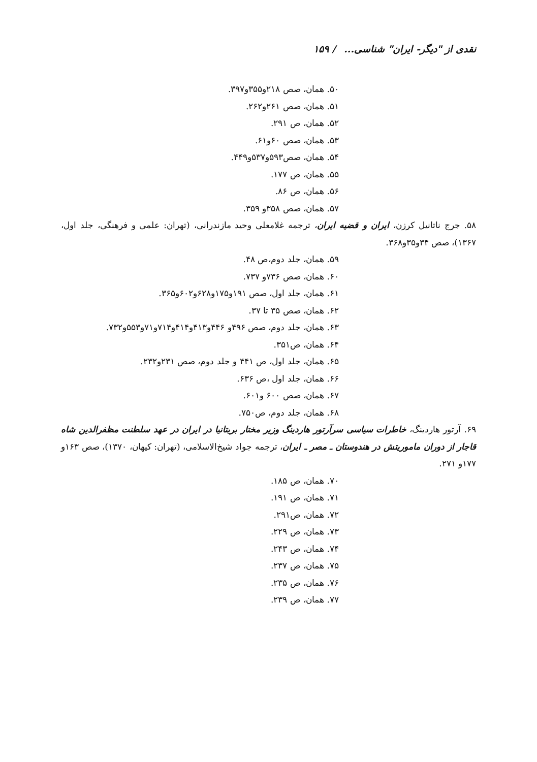نقدی از "دیگر- ایران" شناسی... / ۱۵۹
۵۰. همان، صص ۲۱۸و۳۵۵و۳۹۷.
۵۱. همان، صص ۲۶۱و۲۶۲.
۵۲. همان، ص ۲۹۱.
۵۳. همان، صص ۶۰و۶۱.
۵۴. همان، صص۵۹۳و۵۳۷و۴۴۹.
۵۵. همان، ص ۱۷۷.
۵۶. همان، ص ۸۶.
۵۷. همان، صص ۳۵۸و ۳۵۹.
۵۸. جرج ناتانیل کرزن، ایران و قضیه ایران، ترجمه غلامعلی وحید مازندرانی، (تهران: علمی و فرهنگی، جلد اول، ۱۳۶۷)، صص ۳۴و۳۵و۳۶۸.
۵۹. همان، جلد دوم،ص ۴۸.
۶۰. همان، صص ۷۳۶و ۷۳۷.
۶۱. همان، جلد اول، صص ۱۹۱و۱۷۵و۶۲۸و۶۰۲و۳۶۵.
۶۲. همان، صص ۳۵ تا ۳۷.
۶۳. همان، جلد دوم، صص ۴۹۶و ۴۴۶و۴۱۳و۴۱۴و۷۱۴و۷۱و۵۵۳و۷۳۲.
۶۴. همان، ص۳۵۱.
۶۵. همان، جلد اول، ص ۴۴۱ و جلد دوم، صص ۲۳۱و۲۳۲.
۶۶. همان، جلد اول ،ص ۶۳۶.
۶۷. همان، صص ۶۰۰ و۶۰۱.
۶۸. همان، جلد دوم، ص۷۵۰.
۶۹. آرتور هاردینگ، خاطرات سیاسی سرآرتور هاردینگ وزیر مختار بریتانیا در ایران در عهد سلطنت مظفرالدین شاه قاجار از دوران ماموریتش در هندوستان ـ مصر ـ ایران، ترجمه جواد شیخ‌الاسلامی، (تهران: کیهان، ۱۳۷۰)، صص ۱۶۳و ۱۷۷و ۲۷۱.
۷۰. همان، ص ۱۸۵.
۷۱. همان، ص ۱۹۱.
۷۲. همان، ص۲۹۱.
۷۳. همان، ص ۲۲۹.
۷۴. همان، ص ۲۴۳.
۷۵. همان، ص ۲۳۷.
۷۶. همان، ص ۲۳۵.
۷۷. همان، ص ۲۳۹.